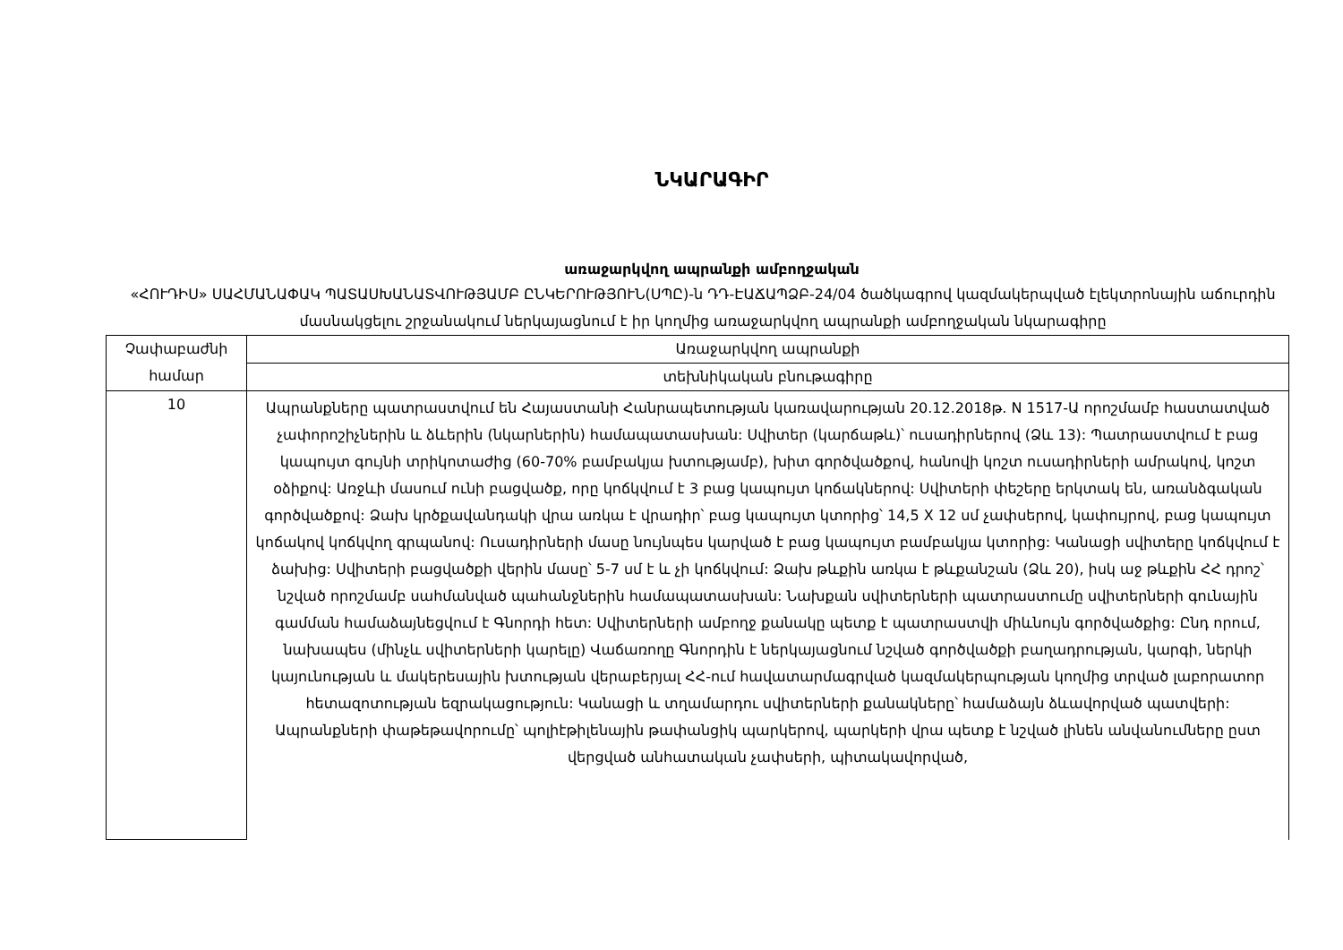ՆԿԱՐԱԳԻՐ
առաջարկվող ապրանքի ամբողջական
«ՀՈՒԴԻՍ» ՍԱՀՄԱՆԱՓԱԿ ՊԱՏԱՍԽԱՆԱՏՎՈՒԹՅԱՄԲ ԸՆԿԵՐՈՒԹՅՈՒՆ(ՍՊԸ)-ն ԴԴ-ԷԱՃԱՊՁԲ-24/04 ծածկագրով կազմակերպված էլեկտրոնային աճուրդին մասնակցելու շրջանակում ներկայացնում է իր կողմից առաջարկվող ապրանքի ամբողջական նկարագիրը
| Չափաբաժնի համար | Առաջարկվող ապրանքի |
| --- | --- |
| | տեխնիկական բնութագիրը |
| 10 | Ապրանքները պատրաստվում են Հայաստանի Հանրապետության կառավարության 20.12.2018թ. N 1517-Ա որոշմամբ հաստատված չափորոշիչներին և ձևերին (նկարներին) համապատասխան: Սվիտեր (կարճաթև)՝ ուսադիրներով (Ձև 13): Պատրաստվում է բաց կապույտ գույնի տրիկոտաժից (60-70% բամբակյա խտությամբ), խիտ գործվածքով, հանովի կոշտ ուսադիրների ամրակով, կոշտ օձիքով: Առջևի մասում ունի բացվածք, որը կոճկվում է 3 բաց կապույտ կոճակներով: Սվիտերի փեշերը երկտակ են, առանձգական գործվածքով: Ձախ կրծքավանդակի վրա առկա է վրադիր՝ բաց կապույտ կտորից՝ 14,5 X 12 սմ չափսերով, կափույրով, բաց կապույտ կոճակով կոճկվող գրպանով: Ուսադիրների մասը նույնպես կարված է բաց կապույտ բամբակյա կտորից: Կանացի սվիտերը կոճկվում է ձախից: Սվիտերի բացվածքի վերին մասը՝ 5-7 սմ է և չի կոճկվում: Ձախ թևքին առկա է թևքանշան (Ձև 20), իսկ աջ թևքին ՀՀ դրոշ՝ նշված որոշմամբ սահմանված պահանջներին համապատասխան: Նախքան սվիտերների պատրաստումը սվիտերների գունային գամման համաձայնեցվում է Գնորդի հետ: Սվիտերների ամբողջ քանակը պետք է պատրաստվի միևնույն գործվածքից: Ընդ որում, նախապես (մինչև սվիտերների կարելը) Վաճառողը Գնորդին է ներկայացնում նշված գործվածքի բաղադրության, կարգի, ներկի կայունության և մակերեսային խտության վերաբերյալ ՀՀ-ում հավատարմագրված կազմակերպության կողմից տրված լաբորատոր հետազոտության եզրակացություն: Կանացի և տղամարդու սվիտերների քանակները՝ համաձայն ձևավորված պատվերի: Ապրանքների փաթեթավորումը՝ պոլիէթիլենային թափանցիկ պարկերով, պարկերի վրա պետք է նշված լինեն անվանումները ըստ վերցված անհատական չափսերի, պիտակավորված, |